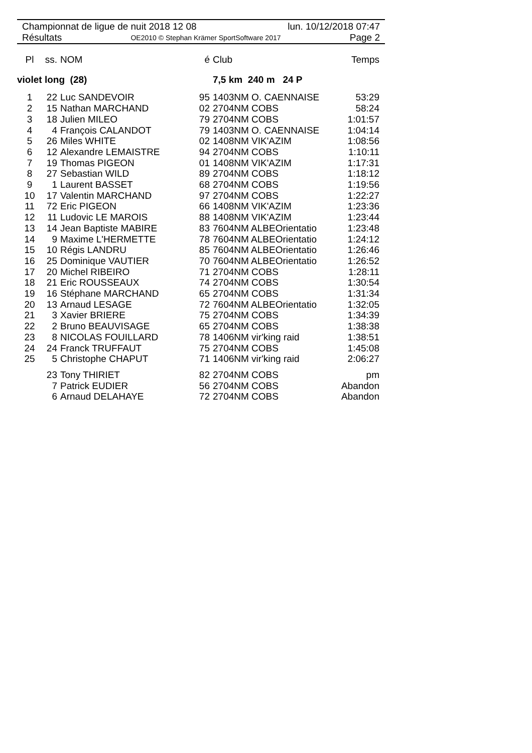Championnat de ligue de nuit 2018 12 08 lun. 10/12/2018 07:47
Résultats OE2010 © Stephan Krämer SportSoftware 2017 Page 2
| Pl | ss. | NOM | é | Club | Temps |
| --- | --- | --- | --- | --- | --- |
| violet long (28) | | | | 7,5 km 240 m 24 P | |
| 1 | 22 | Luc SANDEVOIR | 95 | 1403NM O. CAENNAISE | 53:29 |
| 2 | 15 | Nathan MARCHAND | 02 | 2704NM COBS | 58:24 |
| 3 | 18 | Julien MILEO | 79 | 2704NM COBS | 1:01:57 |
| 4 | 4 | François CALANDOT | 79 | 1403NM O. CAENNAISE | 1:04:14 |
| 5 | 26 | Miles WHITE | 02 | 1408NM VIK'AZIM | 1:08:56 |
| 6 | 12 | Alexandre LEMAISTRE | 94 | 2704NM COBS | 1:10:11 |
| 7 | 19 | Thomas PIGEON | 01 | 1408NM VIK'AZIM | 1:17:31 |
| 8 | 27 | Sebastian WILD | 89 | 2704NM COBS | 1:18:12 |
| 9 | 1 | Laurent BASSET | 68 | 2704NM COBS | 1:19:56 |
| 10 | 17 | Valentin MARCHAND | 97 | 2704NM COBS | 1:22:27 |
| 11 | 72 | Eric PIGEON | 66 | 1408NM VIK'AZIM | 1:23:36 |
| 12 | 11 | Ludovic LE MAROIS | 88 | 1408NM VIK'AZIM | 1:23:44 |
| 13 | 14 | Jean Baptiste MABIRE | 83 | 7604NM ALBEOrientatio | 1:23:48 |
| 14 | 9 | Maxime L'HERMETTE | 78 | 7604NM ALBEOrientatio | 1:24:12 |
| 15 | 10 | Régis LANDRU | 85 | 7604NM ALBEOrientatio | 1:26:46 |
| 16 | 25 | Dominique VAUTIER | 70 | 7604NM ALBEOrientatio | 1:26:52 |
| 17 | 20 | Michel RIBEIRO | 71 | 2704NM COBS | 1:28:11 |
| 18 | 21 | Eric ROUSSEAUX | 74 | 2704NM COBS | 1:30:54 |
| 19 | 16 | Stéphane MARCHAND | 65 | 2704NM COBS | 1:31:34 |
| 20 | 13 | Arnaud LESAGE | 72 | 7604NM ALBEOrientatio | 1:32:05 |
| 21 | 3 | Xavier BRIERE | 75 | 2704NM COBS | 1:34:39 |
| 22 | 2 | Bruno BEAUVISAGE | 65 | 2704NM COBS | 1:38:38 |
| 23 | 8 | NICOLAS FOUILLARD | 78 | 1406NM vir'king raid | 1:38:51 |
| 24 | 24 | Franck TRUFFAUT | 75 | 2704NM COBS | 1:45:08 |
| 25 | 5 | Christophe CHAPUT | 71 | 1406NM vir'king raid | 2:06:27 |
| | 23 | Tony THIRIET | 82 | 2704NM COBS | pm |
| | 7 | Patrick EUDIER | 56 | 2704NM COBS | Abandon |
| | 6 | Arnaud DELAHAYE | 72 | 2704NM COBS | Abandon |